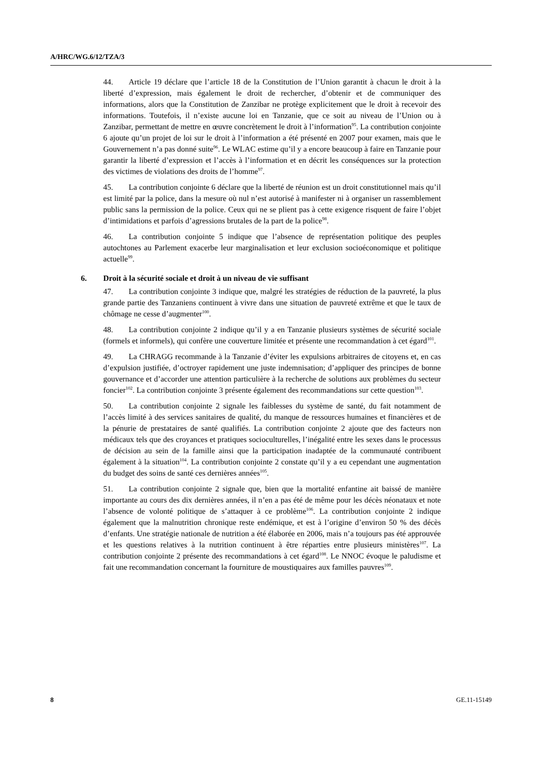A/HRC/WG.6/12/TZA/3
44. Article 19 déclare que l’article 18 de la Constitution de l’Union garantit à chacun le droit à la liberté d’expression, mais également le droit de rechercher, d’obtenir et de communiquer des informations, alors que la Constitution de Zanzibar ne protège explicitement que le droit à recevoir des informations. Toutefois, il n’existe aucune loi en Tanzanie, que ce soit au niveau de l’Union ou à Zanzibar, permettant de mettre en œuvre concrètement le droit à l’information<sup>95</sup>. La contribution conjointe 6 ajoute qu’un projet de loi sur le droit à l’information a été présenté en 2007 pour examen, mais que le Gouvernement n’a pas donné suite<sup>96</sup>. Le WLAC estime qu’il y a encore beaucoup à faire en Tanzanie pour garantir la liberté d’expression et l’accès à l’information et en décrit les conséquences sur la protection des victimes de violations des droits de l’homme<sup>97</sup>.
45. La contribution conjointe 6 déclare que la liberté de réunion est un droit constitutionnel mais qu’il est limité par la police, dans la mesure où nul n’est autorisé à manifester ni à organiser un rassemblement public sans la permission de la police. Ceux qui ne se plient pas à cette exigence risquent de faire l’objet d’intimidations et parfois d’agressions brutales de la part de la police<sup>98</sup>.
46. La contribution conjointe 5 indique que l’absence de représentation politique des peuples autochtones au Parlement exacerbe leur marginalisation et leur exclusion socioéconomique et politique actuelle<sup>99</sup>.
6. Droit à la sécurité sociale et droit à un niveau de vie suffisant
47. La contribution conjointe 3 indique que, malgré les stratégies de réduction de la pauvreté, la plus grande partie des Tanzaniens continuent à vivre dans une situation de pauvreté extrême et que le taux de chômage ne cesse d’augmenter<sup>100</sup>.
48. La contribution conjointe 2 indique qu’il y a en Tanzanie plusieurs systèmes de sécurité sociale (formels et informels), qui confère une couverture limitée et présente une recommandation à cet égard<sup>101</sup>.
49. La CHRAGG recommande à la Tanzanie d’éviter les expulsions arbitraires de citoyens et, en cas d’expulsion justifiée, d’octroyer rapidement une juste indemnisation; d’appliquer des principes de bonne gouvernance et d’accorder une attention particulière à la recherche de solutions aux problèmes du secteur foncier<sup>102</sup>. La contribution conjointe 3 présente également des recommandations sur cette question<sup>103</sup>.
50. La contribution conjointe 2 signale les faiblesses du système de santé, du fait notamment de l’accès limité à des services sanitaires de qualité, du manque de ressources humaines et financières et de la pénurie de prestataires de santé qualifiés. La contribution conjointe 2 ajoute que des facteurs non médicaux tels que des croyances et pratiques socioculturelles, l’inégalité entre les sexes dans le processus de décision au sein de la famille ainsi que la participation inadaptée de la communauté contribuent également à la situation<sup>104</sup>. La contribution conjointe 2 constate qu’il y a eu cependant une augmentation du budget des soins de santé ces dernières années<sup>105</sup>.
51. La contribution conjointe 2 signale que, bien que la mortalité enfantine ait baissé de manière importante au cours des dix dernières années, il n’en a pas été de même pour les décès néonataux et note l’absence de volonté politique de s’attaquer à ce problème<sup>106</sup>. La contribution conjointe 2 indique également que la malnutrition chronique reste endémique, et est à l’origine d’environ 50 % des décès d’enfants. Une stratégie nationale de nutrition a été élaborée en 2006, mais n’a toujours pas été approuvée et les questions relatives à la nutrition continuent à être réparties entre plusieurs ministères<sup>107</sup>. La contribution conjointe 2 présente des recommandations à cet égard<sup>108</sup>. Le NNOC évoque le paludisme et fait une recommandation concernant la fourniture de moustiquaires aux familles pauvres<sup>109</sup>.
8 GE.11-15149